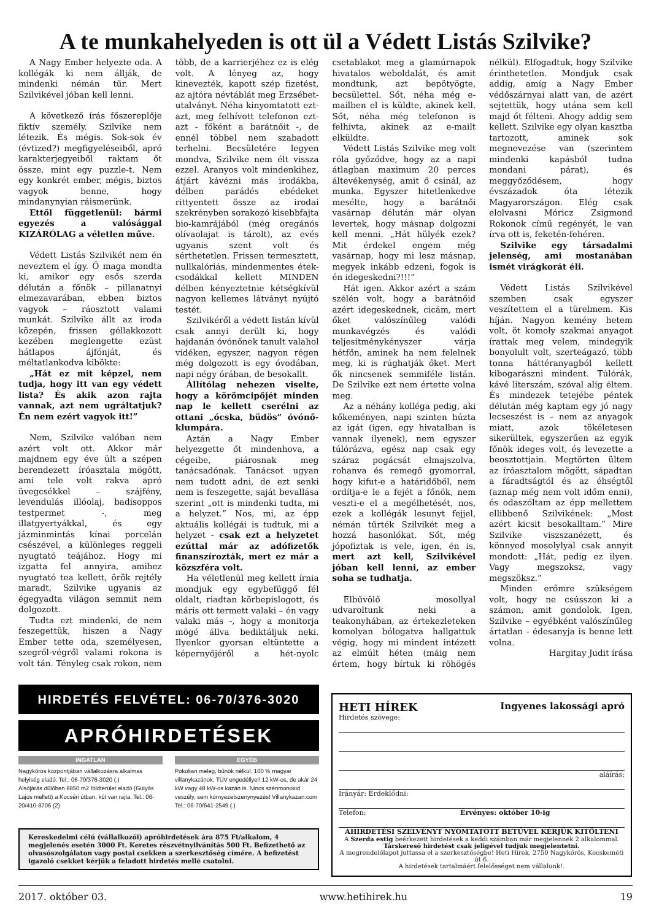A te munkahelyeden is ott ül a Védett Listás Szilvike?
A Nagy Ember helyezte oda. A kollégák ki nem állják, de mindenki némán tűr. Mert Szilvikével jóban kell lenni.
A következő írás főszereplője fiktív személy. Szilvike nem létezik. És mégis. Sok-sok év (évtized?) megfigyeléseiből, apró karakterjegyeiből raktam őt össze, mint egy puzzle-t. Nem egy konkrét ember, mégis, biztos vagyok benne, hogy mindanynyian ráismerünk.
Ettől függetlenül: bármi egyezés a valósággal KIZÁRÓLAG a véletlen műve.
Védett Listás Szilvikét nem én neveztem el így. Ő maga mondta ki, amikor egy esős szerda délután a főnök – pillanatnyi elmezavarában, ebben biztos vagyok – ráosztott valami munkát. Szilvike állt az iroda közepén, frissen géllakkozott kezében meglengette ezüst hátlapos ájfónját, és méltatlankodva kibökte:
„Hát ez mit képzel, nem tudja, hogy itt van egy védett lista? És akik azon rajta vannak, azt nem ugráltatjuk? Én nem ezért vagyok itt!”
Nem, Szilvike valóban nem azért volt ott. Akkor már majdnem egy éve ült a szépen berendezett íróasztala mögött, ami tele volt rakva apró üvegcsékkel – szájfény, levendulás illóolaj, badisoppos testpermet -, meg illatgyertyákkal, és egy jázminmintás kínai porcelán csészével, a különleges reggeli nyugtató teájához. Hogy mi izgatta fel annyira, amihez nyugtató tea kellett, örök rejtély maradt, Szilvike ugyanis az égegyadta világon semmit nem dolgozott.
Tudta ezt mindenki, de nem feszegettük, hiszen a Nagy Ember tette oda, személyesen, szegről-végről valami rokona is volt tán. Tényleg csak rokon, nem több, de a karrierjéhez ez is elég volt. A lényeg az, hogy kinevezték, kapott szép fizetést, az ajtóra névtáblát meg Erzsébet-utalványt. Néha kinyomtatott ezt-azt, meg felhívott telefonon ezt-azt - főként a barátnőit -, de ennél többel nem szabadott terhelni. Becsületére legyen mondva, Szilvike nem élt vissza ezzel. Aranyos volt mindenkihez, átjárt kávézni más irodákba, délben parádés ebédeket rittyentett össze az irodai szekrényben sorakozó kisebbfajta bio-kamrájából (még oregánós olívaolajat is tárolt), az evés ugyanis szent volt és sérthetetlen. Frissen termesztett, nullkalóriás, mindenmentes étek-csodákkal kellett MINDEN délben kényeztetnie kétségkívül nagyon kellemes látványt nyújtó testét.
Szilvikéről a védett listán kívül csak annyi derült ki, hogy hajdanán óvónőnek tanult valahol vidéken, egyszer, nagyon régen még dolgozott is egy óvodában, napi négy órában, de besokallt.
Állítólag nehezen viselte, hogy a körömcipőjét minden nap le kellett cserélni az ottani „ócska, büdös” óvónő-klumpára.
Aztán a Nagy Ember helyezgette őt mindenhova, a cégeibe, piárosnak meg tanácsadónak. Tanácsot ugyan nem tudott adni, de ezt senki nem is feszegette, saját bevallása szerint „ott is mindenki tudta, mi a helyzet.” Nos, mi, az épp aktuális kollégái is tudtuk, mi a helyzet - csak ezt a helyzetet ezúttal már az adófizetők finanszírozták, mert ez már a közszféra volt.
Ha véletlenül meg kellett írnia mondjuk egy egybefüggő fél oldalt, riadtan körbepislogott, és máris ott termett valaki – én vagy valaki más -, hogy a monitorja mögé állva bediktáljuk neki. Ilyenkor gyorsan eltüntette a képernyőjéről a hét-nyolc csetablakot meg a glamúrnapok hivatalos weboldalát, és amit mondtunk, azt bepötyögte, becsülettel. Sőt, néha még e-mailben el is küldte, akinek kell. Sőt, néha még telefonon is felhívta, akinek az e-mailt elküldte.
Védett Listás Szilvike meg volt róla győződve, hogy az a napi átlagban maximum 20 perces áltevékenység, amit ő csinál, az munka. Egyszer hitetlenkedve mesélte, hogy a barátnői vasárnap délután már olyan levertek, hogy másnap dolgozni kell menni. „Hát hülyék ezek? Mit érdekel engem még vasárnap, hogy mi lesz másnap, megyek inkább edzeni, fogok is én idegeskedni?!!!”
Hát igen. Akkor azért a szám szélén volt, hogy a barátnőid azért idegeskednek, cicám, mert őket valószínűleg valódi munkavégzés és valódi teljesítménykényszer várja hétfőn, aminek ha nem felelnek meg, ki is rúghatják őket. Mert ők nincsenek semmiféle listán. De Szilvike ezt nem értette volna meg.
Az a néhány kolléga pedig, aki kőkeményen, napi szinten húzta az igát (igen, egy hivatalban is vannak ilyenek), nem egyszer túlórázva, egész nap csak egy száraz pogácsát elmajszolva, rohanva és remegő gyomorral, hogy kifut-e a határidőből, nem ordítja-e le a fejét a főnök, nem veszti-e el a megélhetését, nos, ezek a kollégák lesunyt fejjel, némán tűrték Szilvikét meg a hozzá hasonlókat. Sőt, még jópofiztak is vele, igen, én is, mert azt kell, Szilvikével jóban kell lenni, az ember soha se tudhatja.
Elbűvölő mosollyal udvaroltunk neki a teakonyhában, az értekezleteken komolyan bólogatva hallgattuk végig, hogy mi mindent intézett az elmúlt héten (máig nem értem, hogy bírtuk ki röhögés nélkül). Elfogadtuk, hogy Szilvike érinthetetlen. Mondjuk csak addig, amíg a Nagy Ember védőszárnyai alatt van, de azért sejtettük, hogy utána sem kell majd őt félteni. Ahogy addig sem kellett. Szilvike egy olyan kasztba tartozott, aminek sok megnevezése van (szerintem mindenki kapásból tudna mondani párat), és meggyőződésem, hogy évszázadok óta létezik Magyarországon. Elég csak elolvasni Móricz Zsigmond Rokonok című regényét, le van írva ott is, feketén-fehéren.
Szilvike egy társadalmi jelenség, ami mostanában ismét virágkorát éli.
Védett Listás Szilvikével szemben csak egyszer veszítettem el a türelmem. Kis híján. Nagyon kemény hetem volt, öt komoly szakmai anyagot írattak meg velem, mindegyik bonyolult volt, szerteágazó, több tonna háttéranyagból kellett kibogarászni mindent. Túlórák, kávé literszám, szóval alig éltem. És mindezek tetejébe péntek délután még kaptam egy jó nagy lecseszést is – nem az anyagok miatt, azok tökéletesen sikerültek, egyszerűen az egyik főnök ideges volt, és levezette a beosztottjain. Megtörten ültem az íróasztalom mögött, sápadtan a fáradtságtól és az éhségtől (aznap még nem volt időm enni), és odaszóltam az épp mellettem ellibbenő Szilvikének: „Most azért kicsit besokalltam.” Mire Szilvike viszszanézett, és könnyed mosolylyal csak annyit mondott: „Hát, pedig ez ilyen. Vagy megszoksz, vagy megszöksz.”
Minden erőmre szükségem volt, hogy ne csússzon ki a számon, amit gondolok. Igen, Szilvike – egyébként valószínűleg ártatlan - édesanyja is benne lett volna.
Hargitay Judit írása
HIRDETÉS FELVÉTEL: 06-70/376-3020
APRÓHIRDETÉSEK
INGATLAN
Nagykőrös központjában vállalkozásra alkalmas helyiség eladó. Tel.: 06-70/376-3020 (.)
Alsójárás dűlőben 8850 m2 földterület eladó (Gulyás Lajos mellett) a Kocséri útban, kút van rajta. Tel.: 06-20/410-8706 (2)
EGYÉB
Pokolian meleg, bűnök nélkül. 100 % magyar villanykazánok, TÜV engedéllyel! 12 kW-os, de akár 24 kW vagy 48 kW-os kazán is. Nincs szénmonoxid veszély, sem környezetszenynyezés! Villanykazan.com Tel.: 06-70/641-2549 (.)
Kereskedelmi célú (vállalkozói) apróhirdetések ára 875 Ft/alkalom, 4 megjelenés esetén 3000 Ft. Keretes részvétnyilvánítás 500 Ft. Befizethető az olvasószolgálaton vagy postai csekken a szerkesztőség címére. A befizetést igazoló csekket kérjük a feladott hirdetés mellé csatolni.
HETI HÍREK Ingyenes lakossági apró
Hirdetés szövege:
aláírás:
Irányár: Érdeklődni:
Telefon: Érvényes: október 10-ig
AHIRDETÉSI SZELVÉNYT NYOMTATOTT BETŰVEL KÉRJÜK KITÖLTENI
A Szerda estig beérkezett hirdetések a keddi számban már megjelennek 2 alkalommal.
Társkereső hirdetést csak jeligével tudjuk megjelentetni.
A megrendelőlapot juttassa el a szerkesztőségbe! Heti Hírek, 2750 Nagykőrös, Kecskeméti út 6.
A hirdetések tartalmáért felelősséget nem vállalunk!.
2017. október 03. www.hetihirek.hu 19